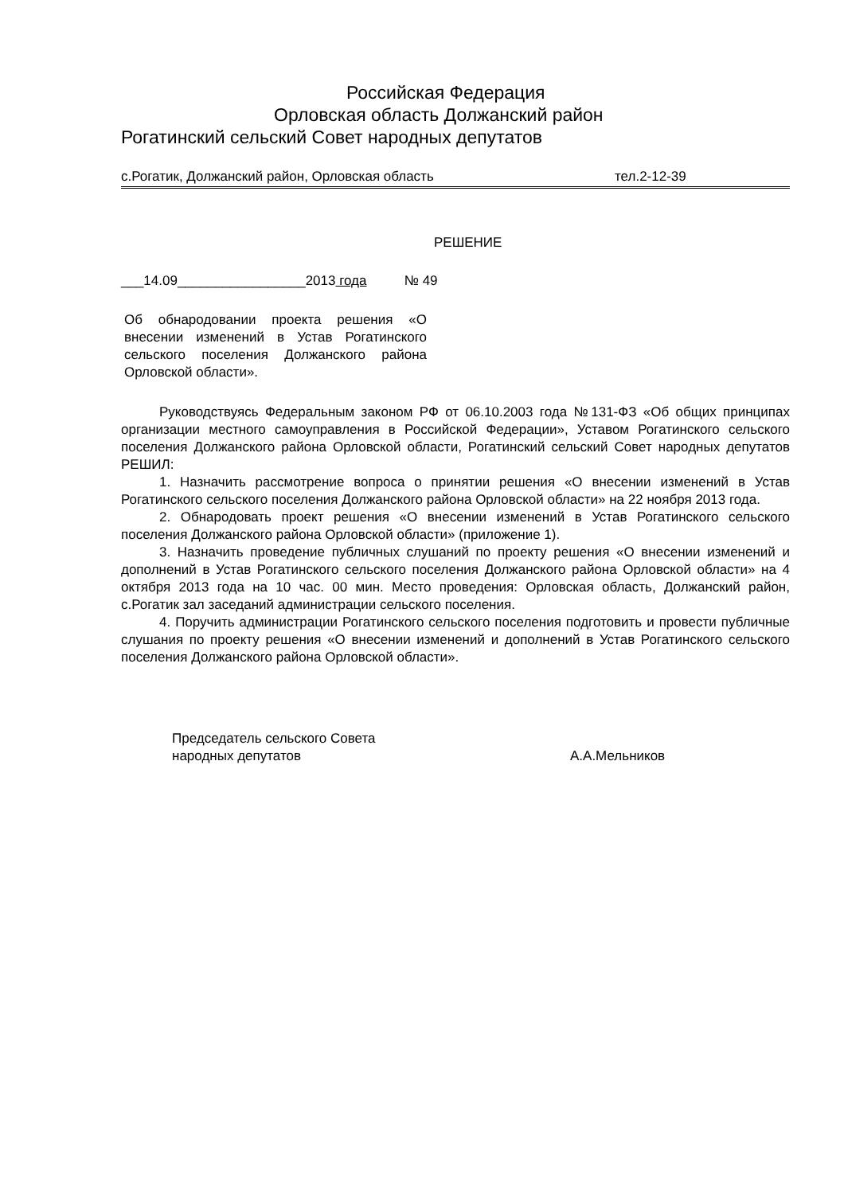Российская Федерация
Орловская область Должанский район
Рогатинский сельский Совет народных депутатов
с.Рогатик, Должанский район, Орловская область тел.2-12-39
РЕШЕНИЕ
___14.09_________________2013 года № 49
Об обнародовании проекта решения «О внесении изменений в Устав Рогатинского сельского поселения Должанского района Орловской области».
Руководствуясь Федеральным законом РФ от 06.10.2003 года №131-ФЗ «Об общих принципах организации местного самоуправления в Российской Федерации», Уставом Рогатинского сельского поселения Должанского района Орловской области, Рогатинский сельский Совет народных депутатов РЕШИЛ:
1. Назначить рассмотрение вопроса о принятии решения «О внесении изменений в Устав Рогатинского сельского поселения Должанского района Орловской области» на 22 ноября 2013 года.
2. Обнародовать проект решения «О внесении изменений в Устав Рогатинского сельского поселения Должанского района Орловской области» (приложение 1).
3. Назначить проведение публичных слушаний по проекту решения «О внесении изменений и дополнений в Устав Рогатинского сельского поселения Должанского района Орловской области» на 4 октября 2013 года на 10 час. 00 мин. Место проведения: Орловская область, Должанский район, с.Рогатик зал заседаний администрации сельского поселения.
4. Поручить администрации Рогатинского сельского поселения подготовить и провести публичные слушания по проекту решения «О внесении изменений и дополнений в Устав Рогатинского сельского поселения Должанского района Орловской области».
Председатель сельского Совета
народных депутатов А.А.Мельников